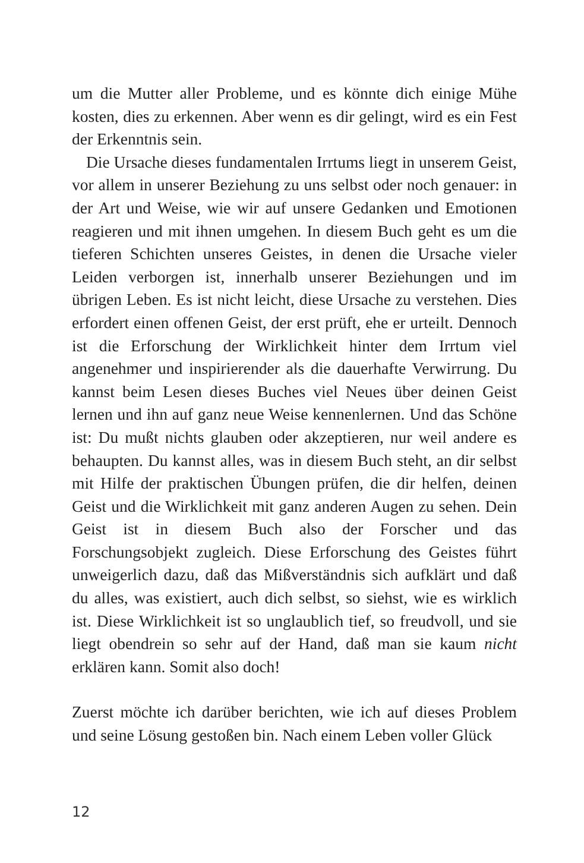um die Mutter aller Probleme, und es könnte dich einige Mühe kosten, dies zu erkennen. Aber wenn es dir gelingt, wird es ein Fest der Erkenntnis sein.
Die Ursache dieses fundamentalen Irrtums liegt in unserem Geist, vor allem in unserer Beziehung zu uns selbst oder noch genauer: in der Art und Weise, wie wir auf unsere Gedanken und Emotionen reagieren und mit ihnen umgehen. In diesem Buch geht es um die tieferen Schichten unseres Geistes, in denen die Ursache vieler Leiden verborgen ist, innerhalb unserer Beziehungen und im übrigen Leben. Es ist nicht leicht, diese Ursache zu verstehen. Dies erfordert einen offenen Geist, der erst prüft, ehe er urteilt. Dennoch ist die Erforschung der Wirklichkeit hinter dem Irrtum viel angenehmer und inspirierender als die dauerhafte Verwirrung. Du kannst beim Lesen dieses Buches viel Neues über deinen Geist lernen und ihn auf ganz neue Weise kennenlernen. Und das Schöne ist: Du mußt nichts glauben oder akzeptieren, nur weil andere es behaupten. Du kannst alles, was in diesem Buch steht, an dir selbst mit Hilfe der praktischen Übungen prüfen, die dir helfen, deinen Geist und die Wirklichkeit mit ganz anderen Augen zu sehen. Dein Geist ist in diesem Buch also der Forscher und das Forschungsobjekt zugleich. Diese Erforschung des Geistes führt unweigerlich dazu, daß das Mißverständnis sich aufklärt und daß du alles, was existiert, auch dich selbst, so siehst, wie es wirklich ist. Diese Wirklichkeit ist so unglaublich tief, so freudvoll, und sie liegt obendrein so sehr auf der Hand, daß man sie kaum nicht erklären kann. Somit also doch!
Zuerst möchte ich darüber berichten, wie ich auf dieses Problem und seine Lösung gestoßen bin. Nach einem Leben voller Glück
12